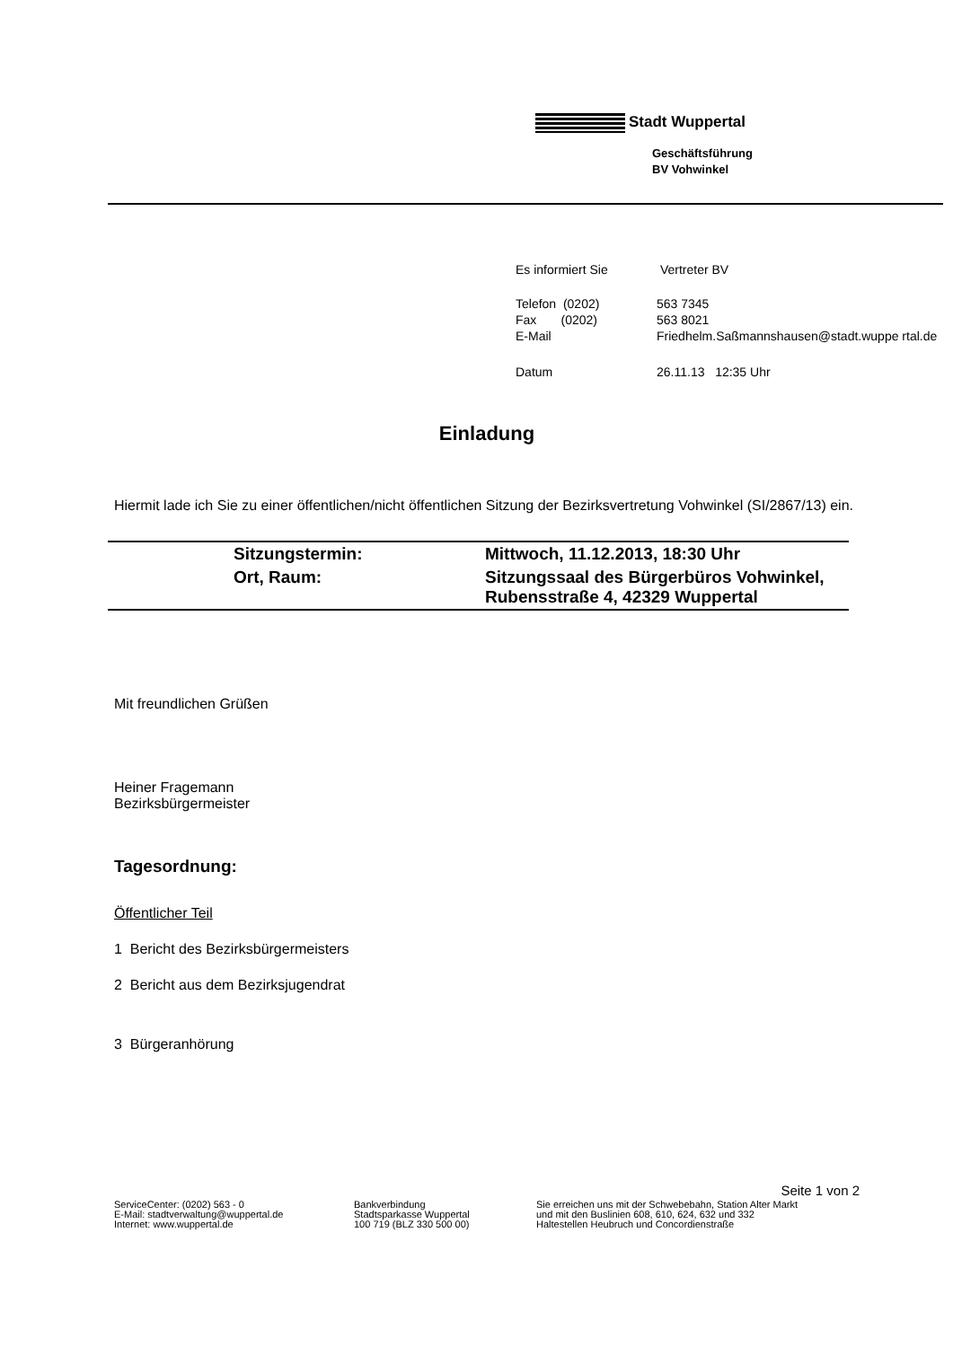Stadt Wuppertal
Geschäftsführung
BV Vohwinkel
| Es informiert Sie | Vertreter BV |
| Telefon (0202) | 563 7345 |
| Fax (0202) | 563 8021 |
| E-Mail | Friedhelm.Saßmannshausen@stadt.wuppe rtal.de |
| Datum | 26.11.13 12:35 Uhr |
Einladung
Hiermit lade ich Sie zu einer öffentlichen/nicht öffentlichen Sitzung der Bezirksvertretung Vohwinkel (SI/2867/13) ein.
| | Sitzungstermin: | Mittwoch, 11.12.2013, 18:30 Uhr |
| | Ort, Raum: | Sitzungssaal des Bürgerbüros Vohwinkel, Rubensstraße 4, 42329 Wuppertal |
Mit freundlichen Grüßen
Heiner Fragemann
Bezirksbürgermeister
Tagesordnung:
Öffentlicher Teil
1 Bericht des Bezirksbürgermeisters
2 Bericht aus dem Bezirksjugendrat
3 Bürgeranhörung
Seite 1 von 2
ServiceCenter: (0202) 563 - 0
E-Mail: stadtverwaltung@wuppertal.de
Internet: www.wuppertal.de
Bankverbindung
Stadtsparkasse Wuppertal
100 719 (BLZ 330 500 00)
Sie erreichen uns mit der Schwebebahn, Station Alter Markt
und mit den Buslinien 608, 610, 624, 632 und 332
Haltestellen Heubruch und Concordienstraße